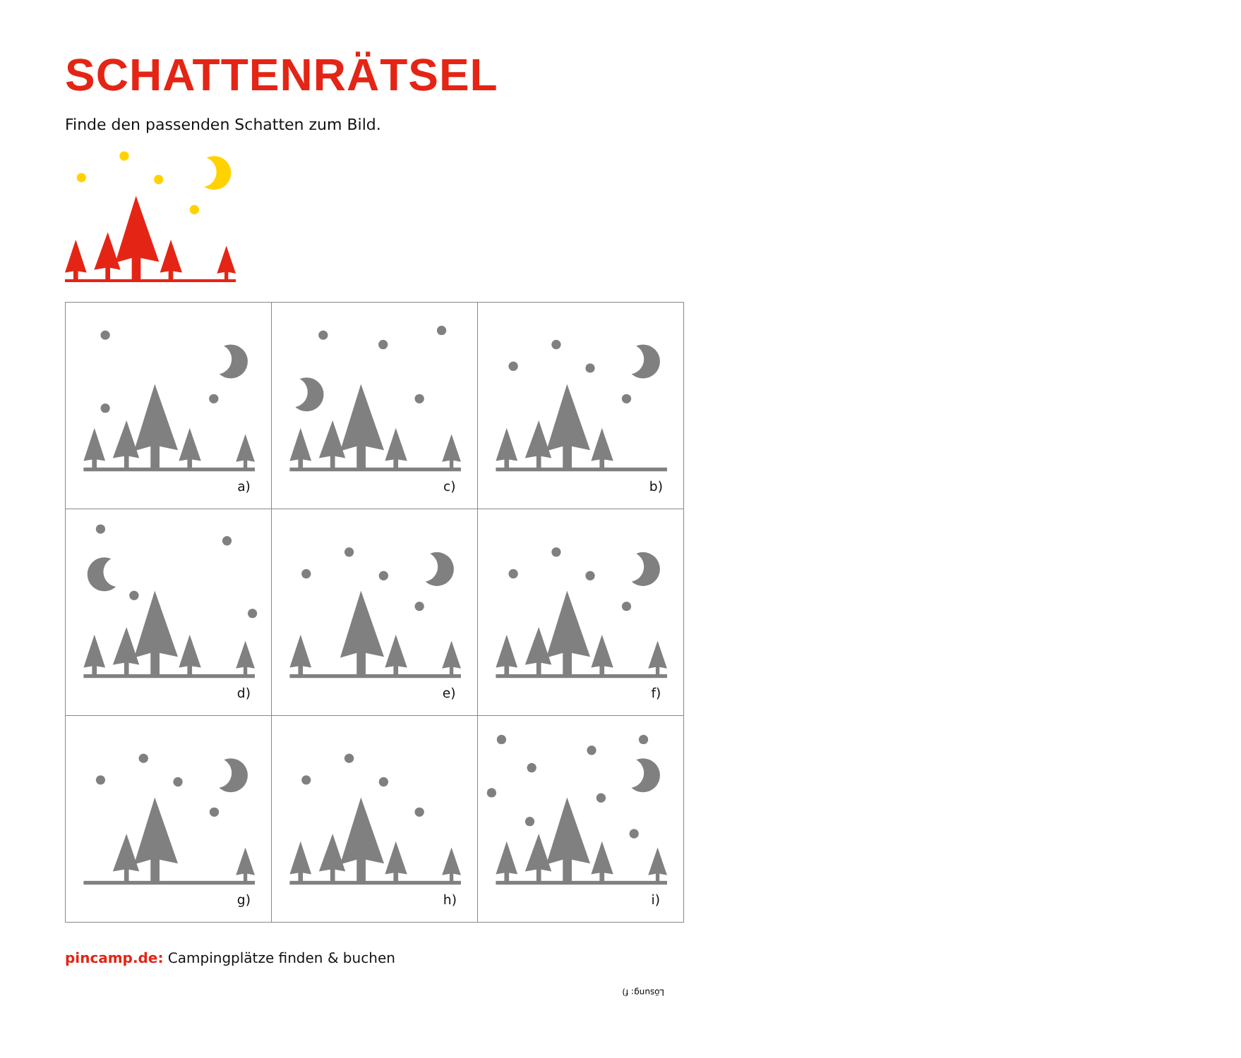SCHATTENRÄTSEL
Finde den passenden Schatten zum Bild.
a)
c)
b)
d)
e)
f)
g)
h)
i)
pincamp.de: Campingplätze finden & buchen
Lösung: f)